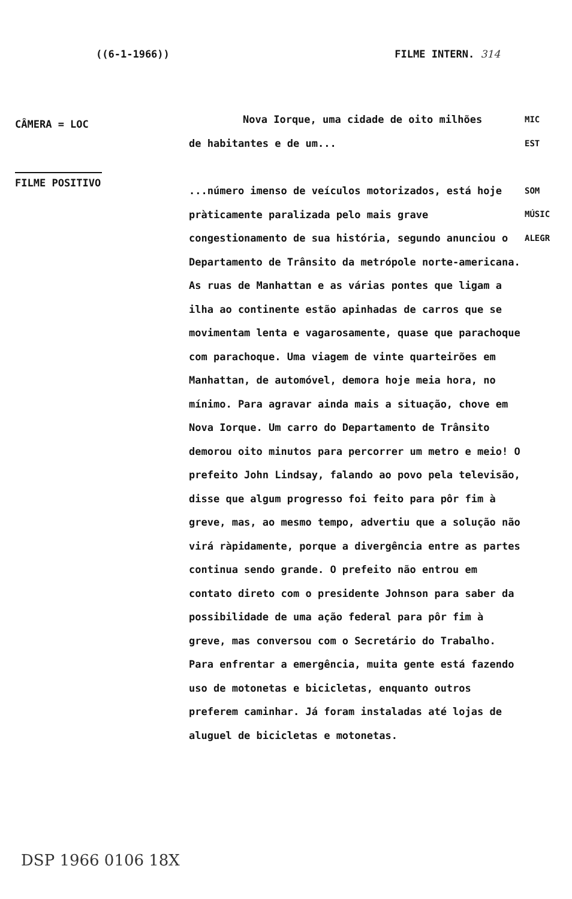((6-1-1966)) FILME INTERN. 314
CÂMERA = LOC
FILME POSITIVO
Nova Iorque, uma cidade de oito milhões
de habitantes e de um...
...número imenso de veículos motorizados, está hoje pràticamente paralizada pelo mais grave congestionamento de sua história, segundo anunciou o Departamento de Trânsito da metrópole norte-americana. As ruas de Manhattan e as várias pontes que ligam a ilha ao continente estão apinhadas de carros que se movimentam lenta e vagarosamente, quase que parachoque com parachoque. Uma viagem de vinte quarteirões em Manhattan, de automóvel, demora hoje meia hora, no mínimo. Para agravar ainda mais a situação, chove em Nova Iorque. Um carro do Departamento de Trânsito demorou oito minutos para percorrer um metro e meio! O prefeito John Lindsay, falando ao povo pela televisão, disse que algum progresso foi feito para pôr fim à greve, mas, ao mesmo tempo, advertiu que a solução não virá ràpidamente, porque a divergência entre as partes continua sendo grande. O prefeito não entrou em contato direto com o presidente Johnson para saber da possibilidade de uma ação federal para pôr fim à greve, mas conversou com o Secretário do Trabalho. Para enfrentar a emergência, muita gente está fazendo uso de motonetas e bicicletas, enquanto outros preferem caminhar. Já foram instaladas até lojas de aluguel de bicicletas e motonetas.
MIC
EST
SOM
MÚSIC
ALEGR
DSP 1966 0106 18X